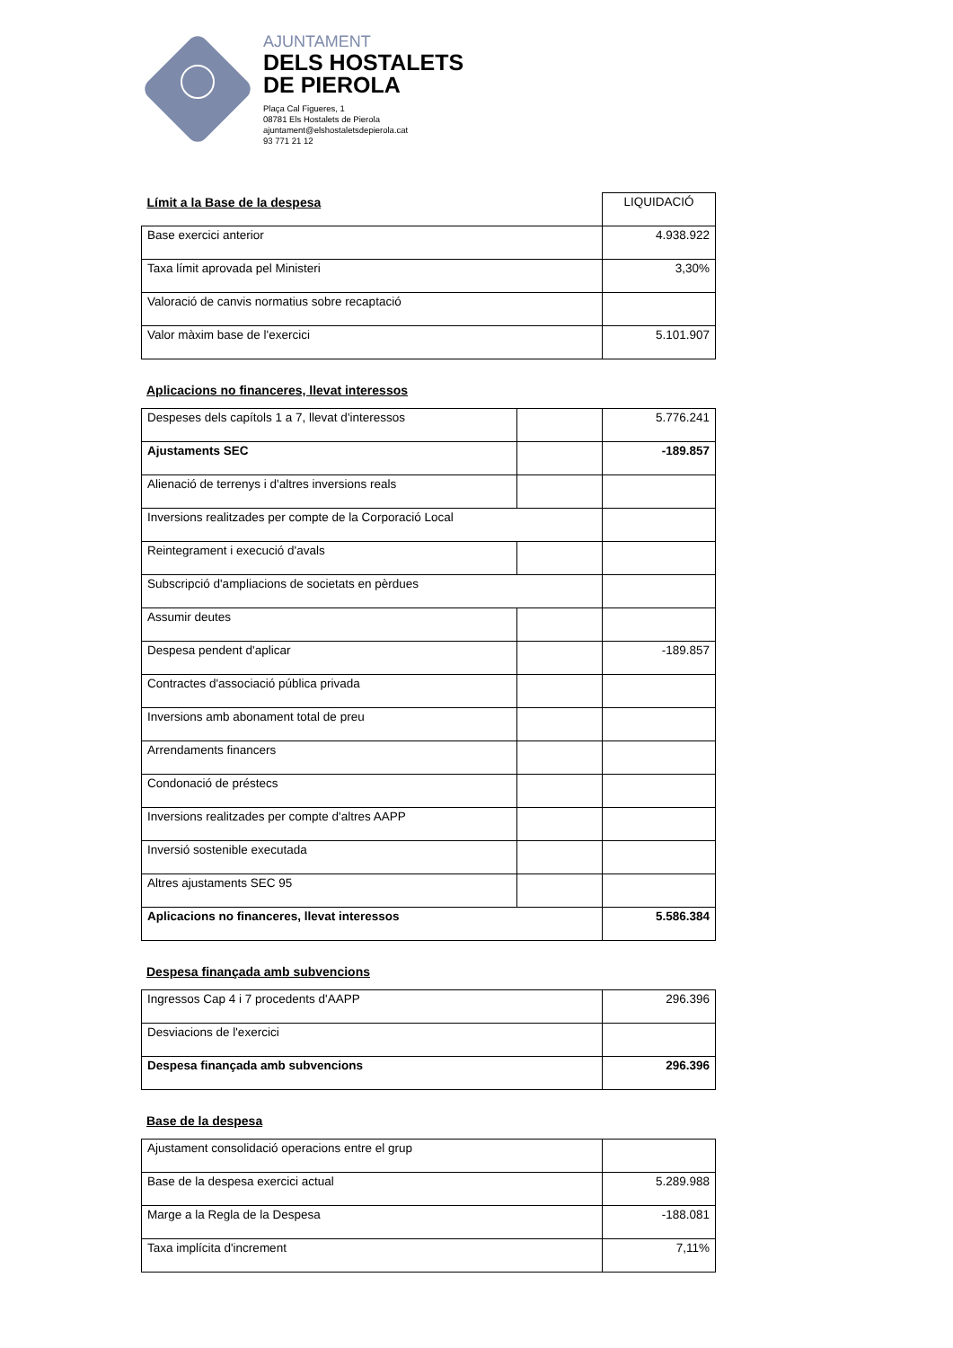AJUNTAMENT
DELS HOSTALETS
DE PIEROLA
Plaça Cal Figueres, 1
08781 Els Hostalets de Pierola
ajuntament@elshostaletsdepierola.cat
93 771 21 12
| Límit a la Base de la despesa | LIQUIDACIÓ |
| Base exercici anterior | 4.938.922 |
| Taxa límit aprovada pel Ministeri | 3,30% |
| Valoració de canvis normatius sobre recaptació | |
| Valor màxim base de l'exercici | 5.101.907 |
Aplicacions no financeres, llevat interessos
| Despeses dels capítols 1 a 7, llevat d'interessos | | 5.776.241 |
| Ajustaments SEC | | -189.857 |
| Alienació de terrenys i d'altres inversions reals | | |
| Inversions realitzades per compte de la Corporació Local | | |
| Reintegrament i execució d'avals | | |
| Subscripció d'ampliacions de societats en pèrdues | | |
| Assumir deutes | | |
| Despesa pendent d'aplicar | | -189.857 |
| Contractes d'associació pública privada | | |
| Inversions amb abonament total de preu | | |
| Arrendaments financers | | |
| Condonació de préstecs | | |
| Inversions realitzades per compte d'altres AAPP | | |
| Inversió sostenible executada | | |
| Altres ajustaments SEC 95 | | |
| Aplicacions no financeres, llevat interessos | | 5.586.384 |
Despesa finançada amb subvencions
| Ingressos Cap 4 i 7 procedents d'AAPP | 296.396 |
| Desviacions de l'exercici | |
| Despesa finançada amb subvencions | 296.396 |
Base de la despesa
| Ajustament consolidació operacions entre el grup | |
| Base de la despesa exercici actual | 5.289.988 |
| Marge a la Regla de la Despesa | -188.081 |
| Taxa implícita d'increment | 7,11% |